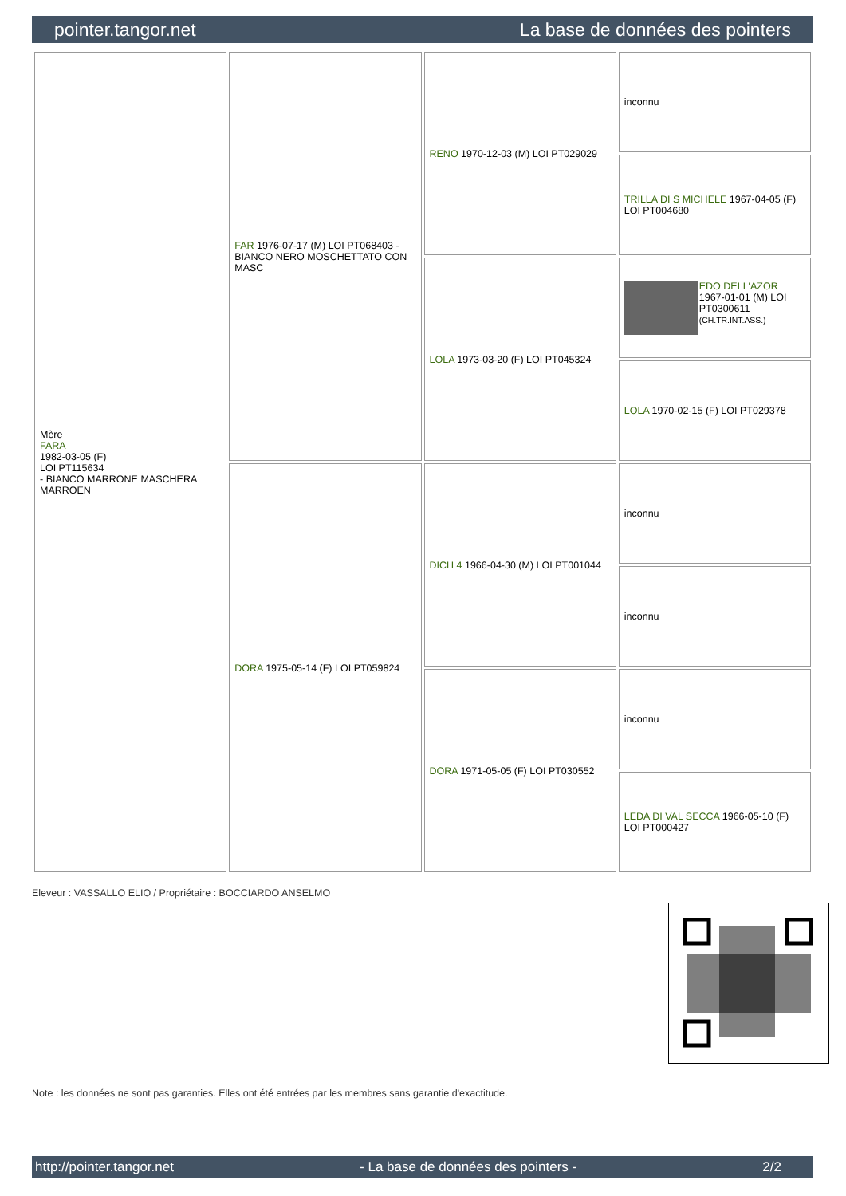pointer.tangor.net La base de données des pointers
| Mère FARA 1982-03-05 (F) LOI PT115634 - BIANCO MARRONE MASCHERA MARROEN | FAR 1976-07-17 (M) LOI PT068403 - BIANCO NERO MOSCHETTATO CON MASC | RENO 1970-12-03 (M) LOI PT029029 | inconnu |
| | | | TRILLA DI S MICHELE 1967-04-05 (F) LOI PT004680 |
| | | LOLA 1973-03-20 (F) LOI PT045324 | EDO DELL'AZOR 1967-01-01 (M) LOI PT0300611 (CH.TR.INT.ASS.) |
| | | | LOLA 1970-02-15 (F) LOI PT029378 |
| | DORA 1975-05-14 (F) LOI PT059824 | DICH 4 1966-04-30 (M) LOI PT001044 | inconnu |
| | | | inconnu |
| | | DORA 1971-05-05 (F) LOI PT030552 | inconnu |
| | | | LEDA DI VAL SECCA 1966-05-10 (F) LOI PT000427 |
Eleveur : VASSALLO ELIO / Propriétaire : BOCCIARDO ANSELMO
Note : les données ne sont pas garanties. Elles ont été entrées par les membres sans garantie d'exactitude.
http://pointer.tangor.net - La base de données des pointers - 2/2